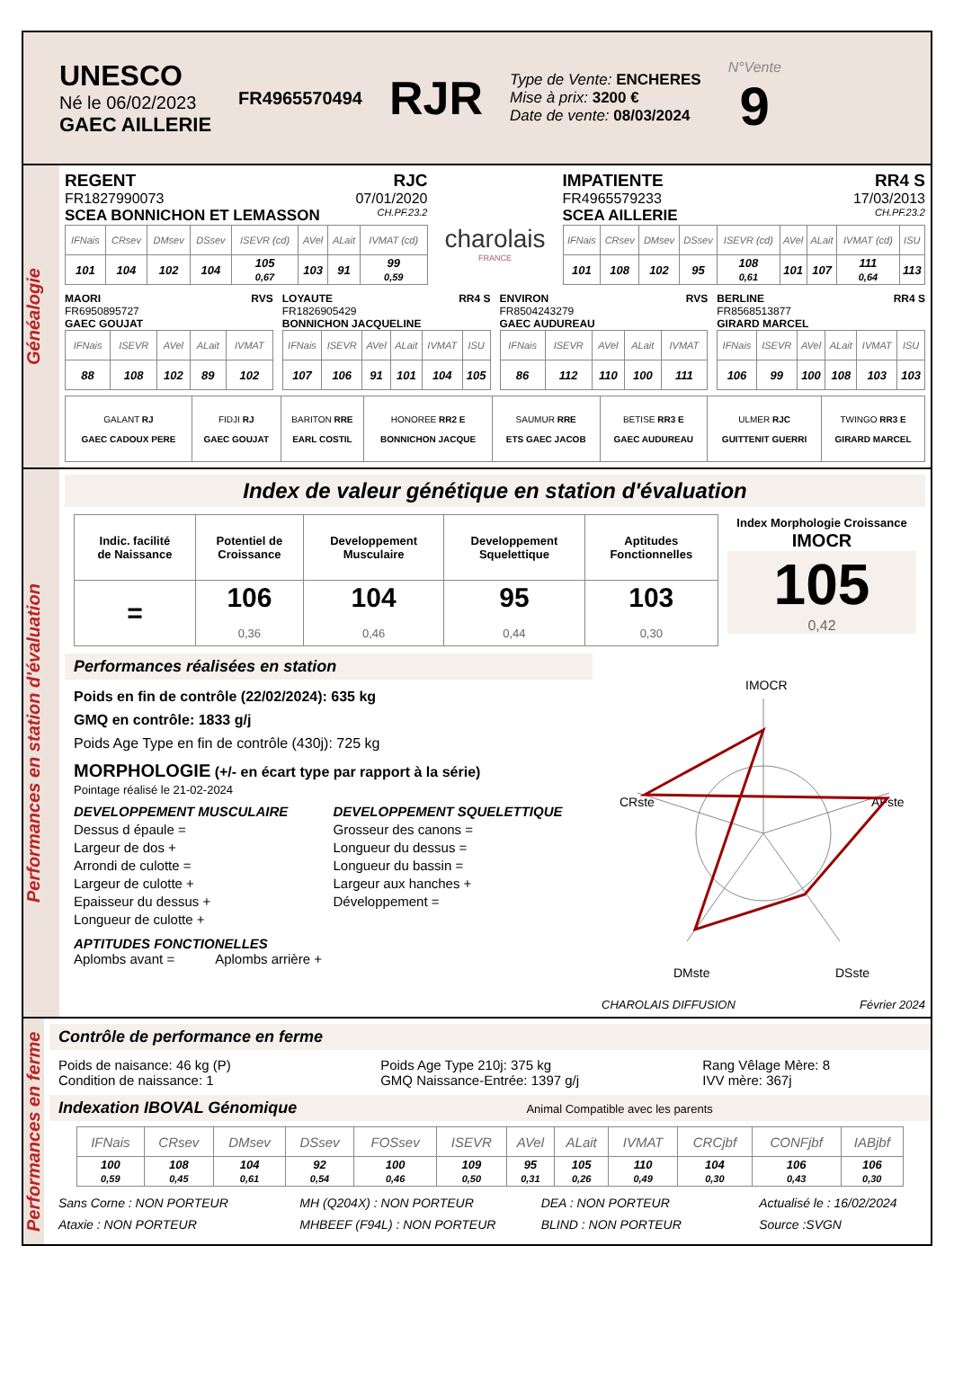UNESCO
Né le 06/02/2023
GAEC AILLERIE
FR4965570494
RJR
Type de Vente: ENCHERES
Mise à prix: 3200 €
Date de vente: 08/03/2024
N°Vente
9
Généalogie
REGENT RJC
FR1827990073 07/01/2020
SCEA BONNICHON ET LEMASSON CH.PF.23.2
| IFNais | CRsev | DMsev | DSsev | ISEVR (cd) | AVel | ALait | IVMAT (cd) |
| --- | --- | --- | --- | --- | --- | --- | --- |
| 101 | 104 | 102 | 104 | 105 0,67 | 103 | 91 | 99 0,59 |
charolais
FRANCE
IMPATIENTE RR4 S
FR4965579233 17/03/2013
SCEA AILLERIE CH.PF.23.2
| IFNais | CRsev | DMsev | DSsev | ISEVR (cd) | AVel | ALait | IVMAT (cd) | ISU |
| --- | --- | --- | --- | --- | --- | --- | --- | --- |
| 101 | 108 | 102 | 95 | 108 0,61 | 101 | 107 | 111 0,64 | 113 |
MAORI RVS
FR6950895727
GAEC GOUJAT
| IFNais | ISEVR | AVel | ALait | IVMAT |
| --- | --- | --- | --- | --- |
| 88 | 108 | 102 | 89 | 102 |
LOYAUTE RR4 S
FR1826905429
BONNICHON JACQUELINE
| IFNais | ISEVR | AVel | ALait | IVMAT | ISU |
| --- | --- | --- | --- | --- | --- |
| 107 | 106 | 91 | 101 | 104 | 105 |
ENVIRON RVS
FR8504243279
GAEC AUDUREAU
| IFNais | ISEVR | AVel | ALait | IVMAT |
| --- | --- | --- | --- | --- |
| 86 | 112 | 110 | 100 | 111 |
BERLINE RR4 S
FR8568513877
GIRARD MARCEL
| IFNais | ISEVR | AVel | ALait | IVMAT | ISU |
| --- | --- | --- | --- | --- | --- |
| 106 | 99 | 100 | 108 | 103 | 103 |
| GALANT RJ GAEC CADOUX PERE | FIDJI RJ GAEC GOUJAT | BARITON RRE EARL COSTIL | HONOREE RR2 E BONNICHON JACQUE | SAUMUR RRE ETS GAEC JACOB | BETISE RR3 E GAEC AUDUREAU | ULMER RJC GUITTENIT GUERRI | TWINGO RR3 E GIRARD MARCEL |
Performances en station d'évaluation
Index de valeur génétique en station d'évaluation
| Indic. facilité de Naissance | Potentiel de Croissance | Developpement Musculaire | Developpement Squelettique | Aptitudes Fonctionnelles |
| = | 106 0,36 | 104 0,46 | 95 0,44 | 103 0,30 |
Index Morphologie Croissance
IMOCR
105
0,42
Performances réalisées en station
Poids en fin de contrôle (22/02/2024): 635 kg
GMQ en contrôle: 1833 g/j
Poids Age Type en fin de contrôle (430j): 725 kg
MORPHOLOGIE (+/- en écart type par rapport à la série)
Pointage réalisé le 21-02-2024
DEVELOPPEMENT MUSCULAIRE
Dessus d épaule =
Largeur de dos +
Arrondi de culotte =
Largeur de culotte +
Epaisseur du dessus +
Longueur de culotte +
DEVELOPPEMENT SQUELETTIQUE
Grosseur des canons =
Longueur du dessus =
Longueur du bassin =
Largeur aux hanches +
Développement =
APTITUDES FONCTIONELLES
Aplombs avant = Aplombs arrière +
IMOCR
CRste
AFste
DMste
DSste
CHAROLAIS DIFFUSION Février 2024
Performances en ferme
Contrôle de performance en ferme
Poids de naisance: 46 kg (P)
Condition de naissance: 1
Poids Age Type 210j: 375 kg
GMQ Naissance-Entrée: 1397 g/j
Rang Vêlage Mère: 8
IVV mère: 367j
Indexation IBOVAL Génomique Animal Compatible avec les parents
| IFNais | CRsev | DMsev | DSsev | FOSsev | ISEVR | AVel | ALait | IVMAT | CRCjbf | CONFjbf | IABjbf |
| --- | --- | --- | --- | --- | --- | --- | --- | --- | --- | --- | --- |
| 100 0,59 | 108 0,45 | 104 0,61 | 92 0,54 | 100 0,46 | 109 0,50 | 95 0,31 | 105 0,26 | 110 0,49 | 104 0,30 | 106 0,43 | 106 0,30 |
Sans Corne : NON PORTEUR
Ataxie : NON PORTEUR
MH (Q204X) : NON PORTEUR
MHBEEF (F94L) : NON PORTEUR
DEA : NON PORTEUR
BLIND : NON PORTEUR
Actualisé le : 16/02/2024
Source :SVGN